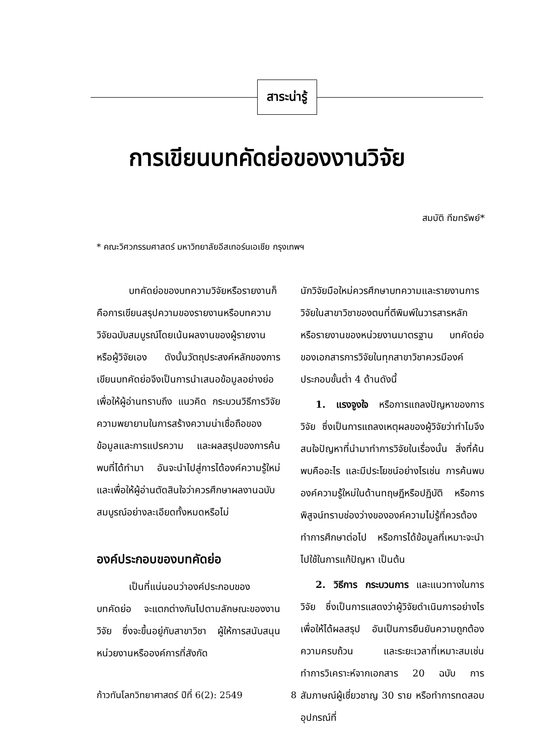สาระน่ารู้
การเขียนบทคัดย่อของงานวิจัย
สมบัติ ทีฆทรัพย์*
* คณะวิศวกรรมศาสตร์ มหาวิทยาลัยอีสเทอร์นเอเชีย กรุงเทพฯ
บทคัดย่อของบทความวิจัยหรือรายงานก็คือการเขียนสรุปความของรายงานหรือบทความวิจัยฉบับสมบูรณ์โดยเน้นผลงานของผู้รายงานหรือผู้วิจัยเอง ดังนั้นวัตถุประสงค์หลักของการเขียนบทคัดย่อจึงเป็นการนำเสนอข้อมูลอย่างย่อเพื่อให้ผู้อ่านทราบถึง แนวคิด กระบวนวิธีการวิจัย ความพยายามในการสร้างความน่าเชื่อถือของข้อมูลและการแปรความ และผลสรุปของการค้นพบที่ได้ทำมา อันจะนำไปสู่การได้องค์ความรู้ใหม่ และเพื่อให้ผู้อ่านตัดสินใจว่าควรศึกษาผลงานฉบับสมบูรณ์อย่างละเอียดทั้งหมดหรือไม่
องค์ประกอบของบทคัดย่อ
เป็นที่แน่นอนว่าองค์ประกอบของบทคัดย่อ จะแตกต่างกันไปตามลักษณะของงานวิจัย ซึ่งจะขึ้นอยู่กับสาขาวิชา ผู้ให้การสนับสนุน หน่วยงานหรือองค์การที่สังกัด
นักวิจัยมือใหม่ควรศึกษาบทความและรายงานการวิจัยในสาขาวิชาของตนที่ตีพิมพ์ในวารสารหลัก หรือรายงานของหน่วยงานมาตรฐาน บทคัดย่อของเอกสารการวิจัยในทุกสาขาวิชาควรมีองค์ประกอบขั้นต่ำ 4 ด้านดังนี้
1. แรงจูงใจ หรือการแถลงปัญหาของการวิจัย ซึ่งเป็นการแถลงเหตุผลของผู้วิจัยว่าทำไมจึงสนใจปัญหาที่นำมาทำการวิจัยในเรื่องนั้น สิ่งที่ค้นพบคืออะไร และมีประโยชน์อย่างไรเช่น การค้นพบองค์ความรู้ใหม่ในด้านทฤษฎีหรือปฏิบัติ หรือการพิสูจน์ทราบช่องว่างขององค์ความไม่รู้ที่ควรต้องทำการศึกษาต่อไป หรือการได้ข้อมูลที่เหมาะจะนำไปใช้ในการแก้ปัญหา เป็นต้น
2. วิธีการ กระบวนการ และแนวทางในการวิจัย ซึ่งเป็นการแสดงว่าผู้วิจัยดำเนินการอย่างไรเพื่อให้ได้ผลสรุป อันเป็นการยืนยันความถูกต้อง ความครบถ้วน และระยะเวลาที่เหมาะสมเช่น ทำการวิเคราะห์จากเอกสาร 20 ฉบับ การสัมภาษณ์ผู้เชี่ยวชาญ 30 ราย หรือทำการทดสอบอุปกรณ์ที่
ก้าวทันโลกวิทยาศาสตร์ ปีที่ 6(2): 2549 8